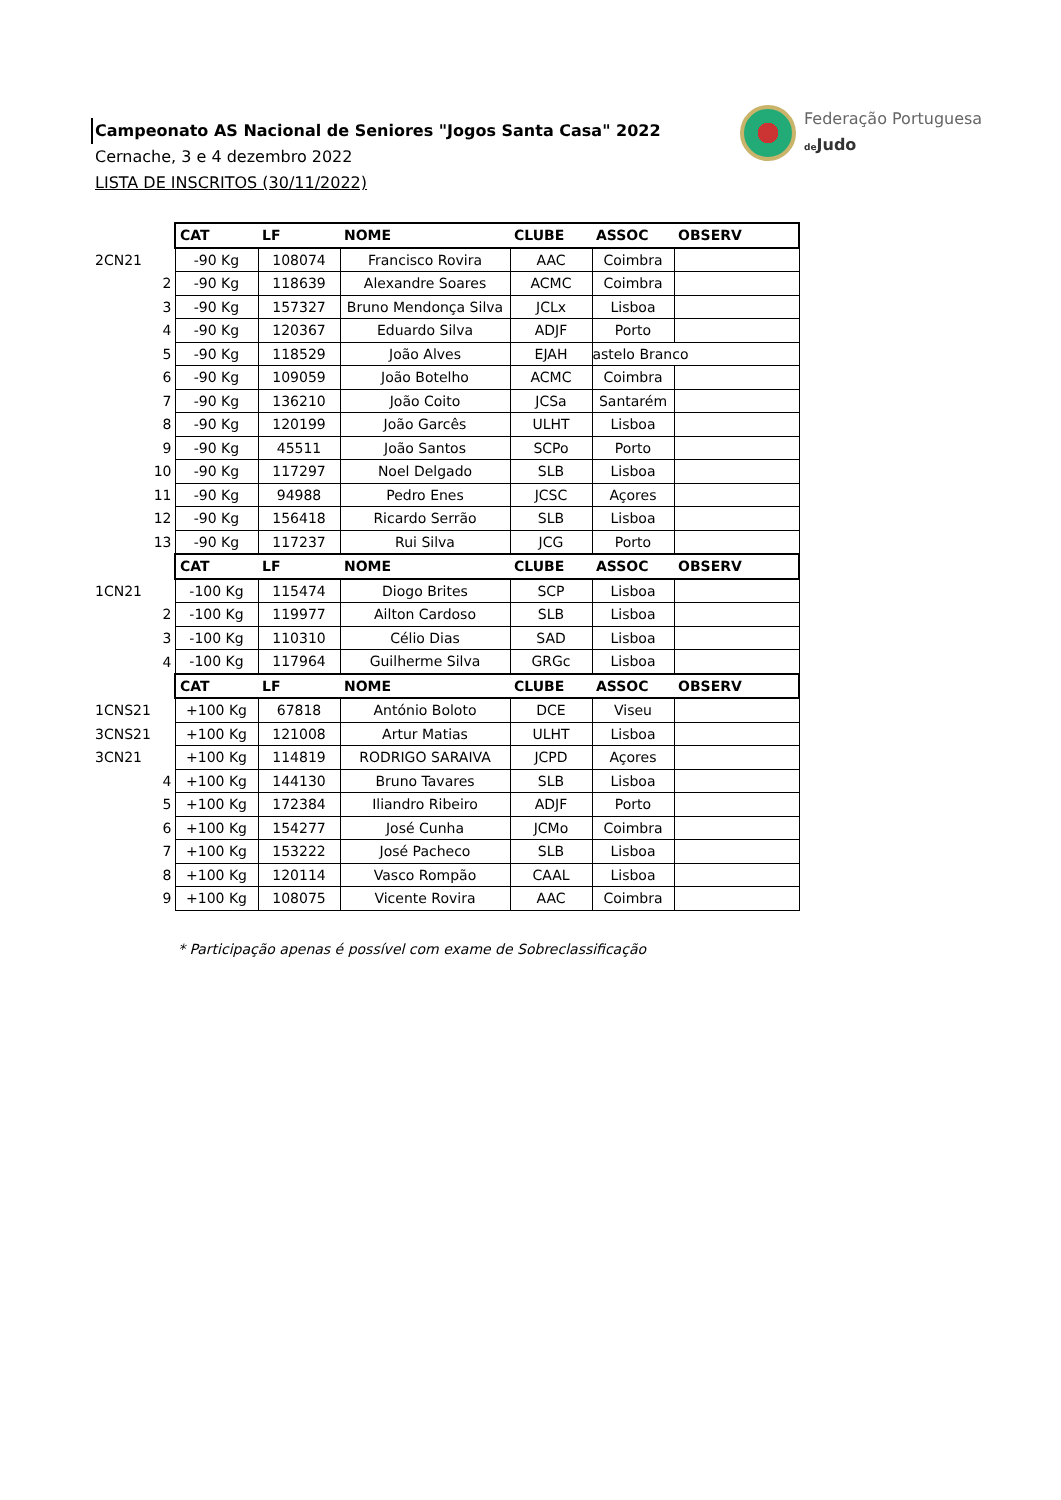Campeonato AS Nacional de Seniores "Jogos Santa Casa" 2022
Cernache, 3 e 4 dezembro 2022
LISTA DE INSCRITOS (30/11/2022)
Federação Portuguesa
de Judo
| | CAT | LF | NOME | CLUBE | ASSOC | OBSERV |
| 2CN21 | -90 Kg | 108074 | Francisco Rovira | AAC | Coimbra | |
| 2 | -90 Kg | 118639 | Alexandre Soares | ACMC | Coimbra | |
| 3 | -90 Kg | 157327 | Bruno Mendonça Silva | JCLx | Lisboa | |
| 4 | -90 Kg | 120367 | Eduardo Silva | ADJF | Porto | |
| 5 | -90 Kg | 118529 | João Alves | EJAH | astelo Branco | |
| 6 | -90 Kg | 109059 | João Botelho | ACMC | Coimbra | |
| 7 | -90 Kg | 136210 | João Coito | JCSa | Santarém | |
| 8 | -90 Kg | 120199 | João Garcês | ULHT | Lisboa | |
| 9 | -90 Kg | 45511 | João Santos | SCPo | Porto | |
| 10 | -90 Kg | 117297 | Noel Delgado | SLB | Lisboa | |
| 11 | -90 Kg | 94988 | Pedro Enes | JCSC | Açores | |
| 12 | -90 Kg | 156418 | Ricardo Serrão | SLB | Lisboa | |
| 13 | -90 Kg | 117237 | Rui Silva | JCG | Porto | |
| | CAT | LF | NOME | CLUBE | ASSOC | OBSERV |
| 1CN21 | -100 Kg | 115474 | Diogo Brites | SCP | Lisboa | |
| 2 | -100 Kg | 119977 | Ailton Cardoso | SLB | Lisboa | |
| 3 | -100 Kg | 110310 | Célio Dias | SAD | Lisboa | |
| 4 | -100 Kg | 117964 | Guilherme Silva | GRGc | Lisboa | |
| | CAT | LF | NOME | CLUBE | ASSOC | OBSERV |
| 1CNS21 | +100 Kg | 67818 | António Boloto | DCE | Viseu | |
| 3CNS21 | +100 Kg | 121008 | Artur Matias | ULHT | Lisboa | |
| 3CN21 | +100 Kg | 114819 | RODRIGO SARAIVA | JCPD | Açores | |
| 4 | +100 Kg | 144130 | Bruno Tavares | SLB | Lisboa | |
| 5 | +100 Kg | 172384 | Iliandro Ribeiro | ADJF | Porto | |
| 6 | +100 Kg | 154277 | José Cunha | JCMo | Coimbra | |
| 7 | +100 Kg | 153222 | José Pacheco | SLB | Lisboa | |
| 8 | +100 Kg | 120114 | Vasco Rompão | CAAL | Lisboa | |
| 9 | +100 Kg | 108075 | Vicente Rovira | AAC | Coimbra | |
* Participação apenas é possível com exame de Sobreclassificação